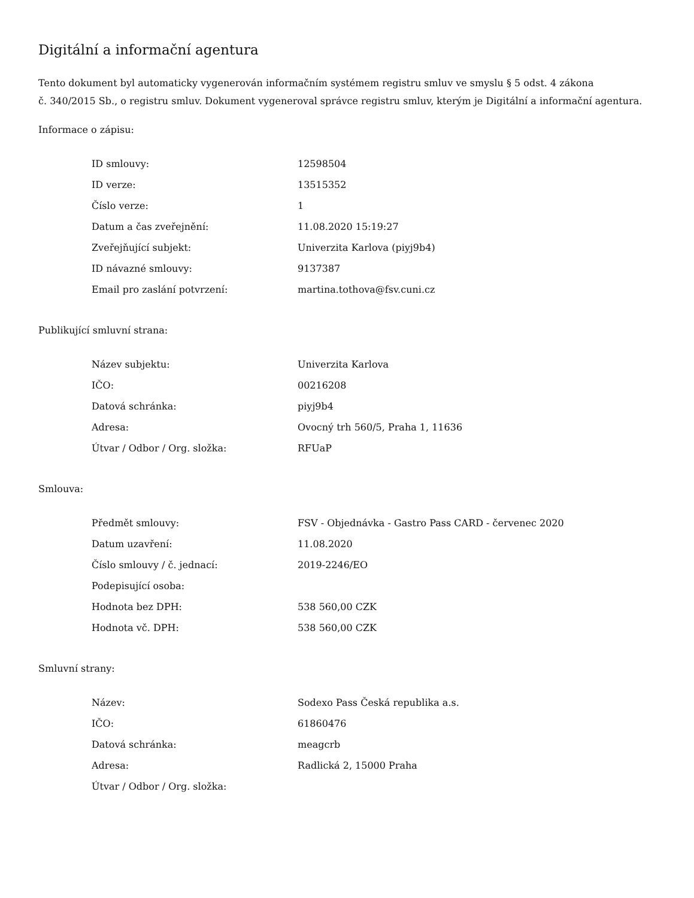Digitální a informační agentura
Tento dokument byl automaticky vygenerován informačním systémem registru smluv ve smyslu § 5 odst. 4 zákona
č. 340/2015 Sb., o registru smluv. Dokument vygeneroval správce registru smluv, kterým je Digitální a informační agentura.
Informace o zápisu:
| ID smlouvy: | 12598504 |
| ID verze: | 13515352 |
| Číslo verze: | 1 |
| Datum a čas zveřejnění: | 11.08.2020 15:19:27 |
| Zveřejňující subjekt: | Univerzita Karlova (piyj9b4) |
| ID návazné smlouvy: | 9137387 |
| Email pro zaslání potvrzení: | martina.tothova@fsv.cuni.cz |
Publikující smluvní strana:
| Název subjektu: | Univerzita Karlova |
| IČO: | 00216208 |
| Datová schránka: | piyj9b4 |
| Adresa: | Ovocný trh 560/5, Praha 1, 11636 |
| Útvar / Odbor / Org. složka: | RFUaP |
Smlouva:
| Předmět smlouvy: | FSV - Objednávka - Gastro Pass CARD - červenec 2020 |
| Datum uzavření: | 11.08.2020 |
| Číslo smlouvy / č. jednací: | 2019-2246/EO |
| Podepisující osoba: | |
| Hodnota bez DPH: | 538 560,00 CZK |
| Hodnota vč. DPH: | 538 560,00 CZK |
Smluvní strany:
| Název: | Sodexo Pass Česká republika a.s. |
| IČO: | 61860476 |
| Datová schránka: | meagcrb |
| Adresa: | Radlická 2, 15000 Praha |
| Útvar / Odbor / Org. složka: | |